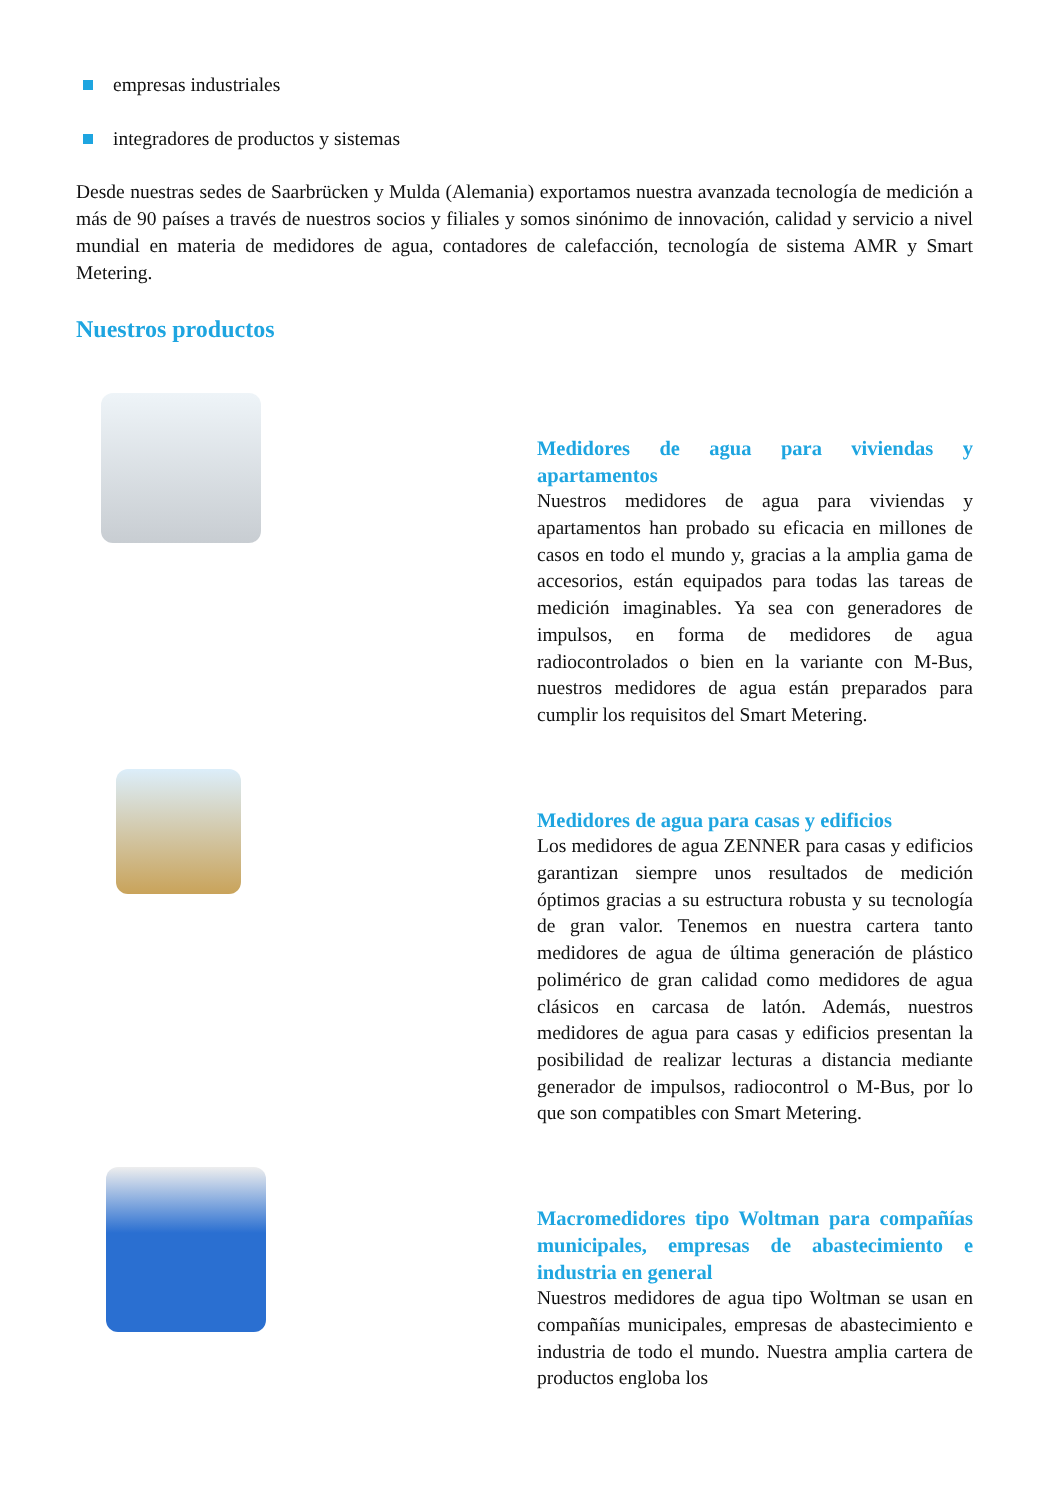empresas industriales
integradores de productos y sistemas
Desde nuestras sedes de Saarbrücken y Mulda (Alemania) exportamos nuestra avanzada tecnología de medición a más de 90 países a través de nuestros socios y filiales y somos sinónimo de innovación, calidad y servicio a nivel mundial en materia de medidores de agua, contadores de calefacción, tecnología de sistema AMR y Smart Metering.
Nuestros productos
Medidores de agua para viviendas y apartamentos
Nuestros medidores de agua para viviendas y apartamentos han probado su eficacia en millones de casos en todo el mundo y, gracias a la amplia gama de accesorios, están equipados para todas las tareas de medición imaginables. Ya sea con generadores de impulsos, en forma de medidores de agua radiocontrolados o bien en la variante con M-Bus, nuestros medidores de agua están preparados para cumplir los requisitos del Smart Metering.
Medidores de agua para casas y edificios
Los medidores de agua ZENNER para casas y edificios garantizan siempre unos resultados de medición óptimos gracias a su estructura robusta y su tecnología de gran valor. Tenemos en nuestra cartera tanto medidores de agua de última generación de plástico polimérico de gran calidad como medidores de agua clásicos en carcasa de latón. Además, nuestros medidores de agua para casas y edificios presentan la posibilidad de realizar lecturas a distancia mediante generador de impulsos, radiocontrol o M-Bus, por lo que son compatibles con Smart Metering.
Macromedidores tipo Woltman para compañías municipales, empresas de abastecimiento e industria en general
Nuestros medidores de agua tipo Woltman se usan en compañías municipales, empresas de abastecimiento e industria de todo el mundo. Nuestra amplia cartera de productos engloba los